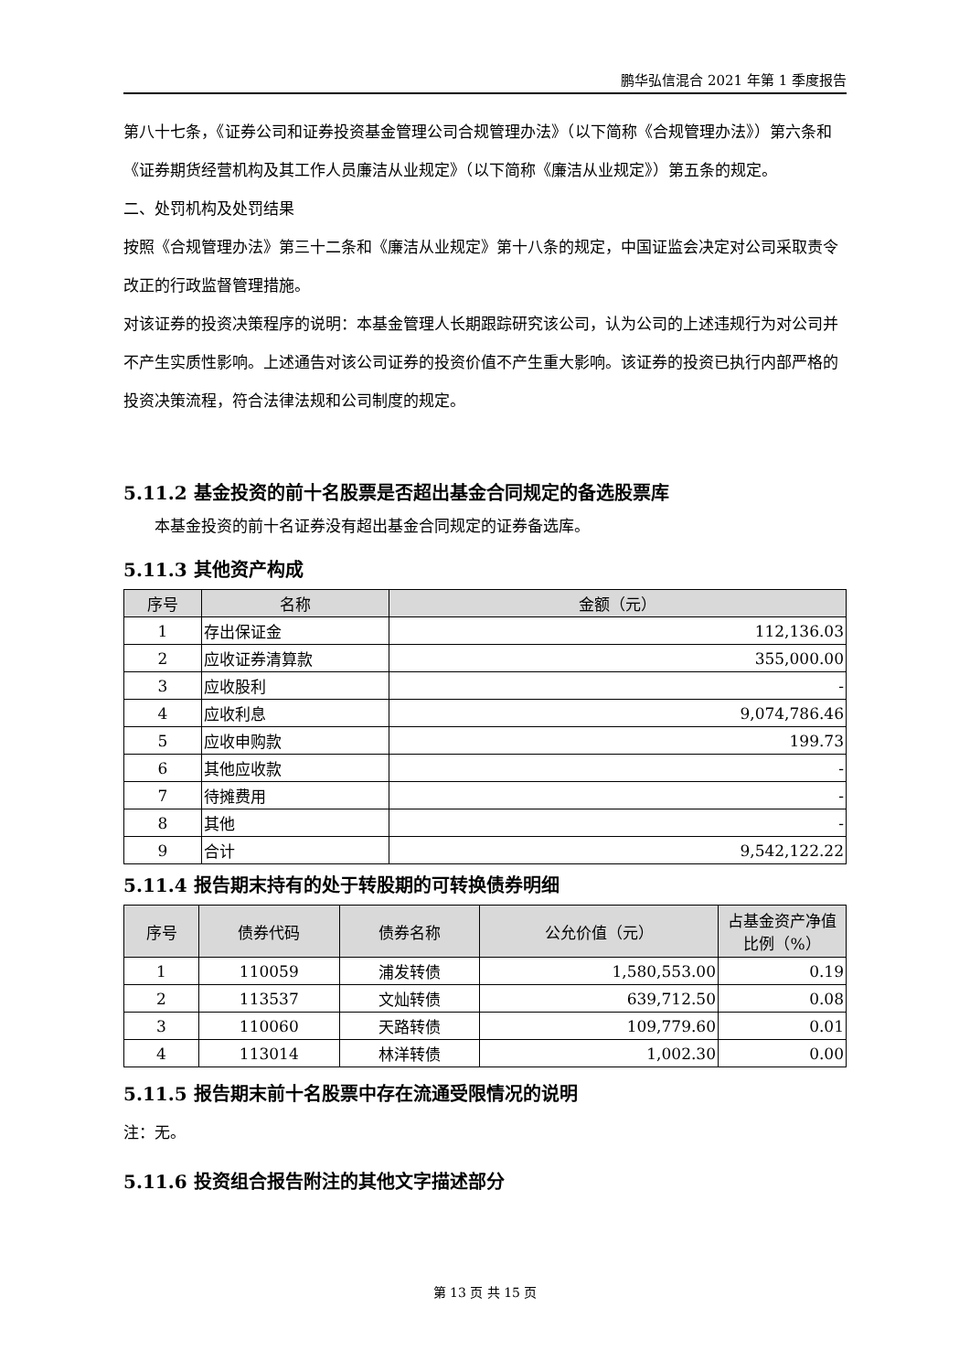鹏华弘信混合 2021 年第 1 季度报告
第八十七条，《证券公司和证券投资基金管理公司合规管理办法》（以下简称《合规管理办法》）第六条和《证券期货经营机构及其工作人员廉洁从业规定》（以下简称《廉洁从业规定》）第五条的规定。
二、处罚机构及处罚结果
按照《合规管理办法》第三十二条和《廉洁从业规定》第十八条的规定，中国证监会决定对公司采取责令改正的行政监督管理措施。
对该证券的投资决策程序的说明：本基金管理人长期跟踪研究该公司，认为公司的上述违规行为对公司并不产生实质性影响。上述通告对该公司证券的投资价值不产生重大影响。该证券的投资已执行内部严格的投资决策流程，符合法律法规和公司制度的规定。
5.11.2 基金投资的前十名股票是否超出基金合同规定的备选股票库
本基金投资的前十名证券没有超出基金合同规定的证券备选库。
5.11.3 其他资产构成
| 序号 | 名称 | 金额（元） |
| --- | --- | --- |
| 1 | 存出保证金 | 112,136.03 |
| 2 | 应收证券清算款 | 355,000.00 |
| 3 | 应收股利 | - |
| 4 | 应收利息 | 9,074,786.46 |
| 5 | 应收申购款 | 199.73 |
| 6 | 其他应收款 | - |
| 7 | 待摊费用 | - |
| 8 | 其他 | - |
| 9 | 合计 | 9,542,122.22 |
5.11.4 报告期末持有的处于转股期的可转换债券明细
| 序号 | 债券代码 | 债券名称 | 公允价值（元） | 占基金资产净值比例（%） |
| --- | --- | --- | --- | --- |
| 1 | 110059 | 浦发转债 | 1,580,553.00 | 0.19 |
| 2 | 113537 | 文灿转债 | 639,712.50 | 0.08 |
| 3 | 110060 | 天路转债 | 109,779.60 | 0.01 |
| 4 | 113014 | 林洋转债 | 1,002.30 | 0.00 |
5.11.5 报告期末前十名股票中存在流通受限情况的说明
注：无。
5.11.6 投资组合报告附注的其他文字描述部分
第 13 页 共 15 页